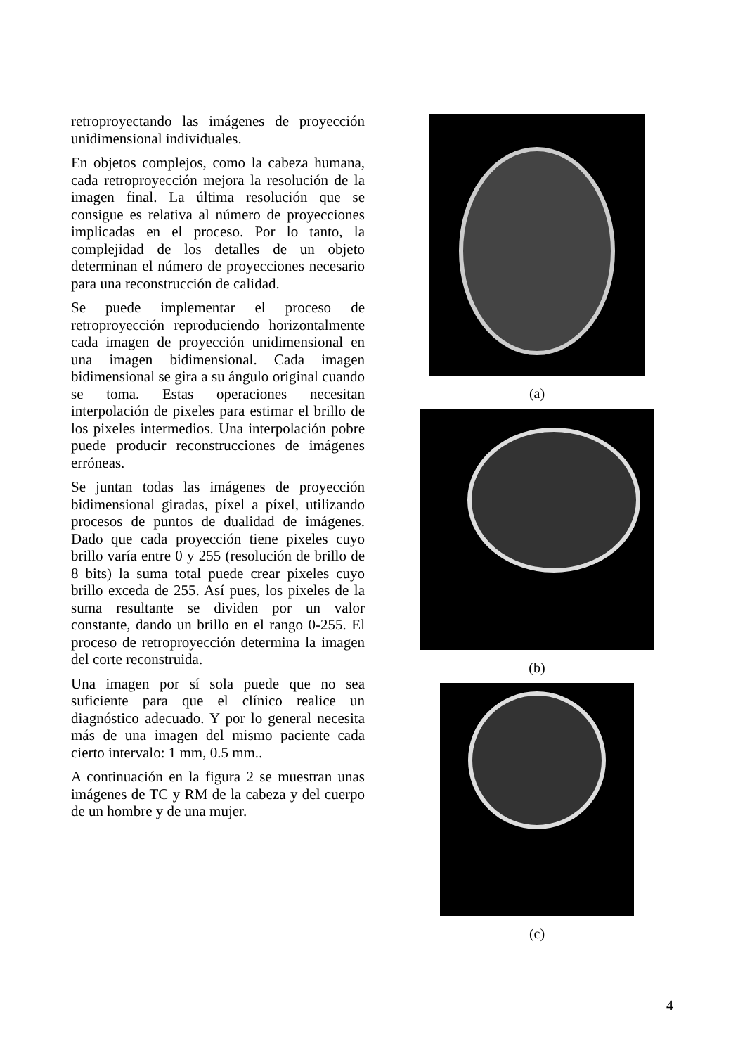retroproyectando las imágenes de proyección unidimensional individuales.
En objetos complejos, como la cabeza humana, cada retroproyección mejora la resolución de la imagen final. La última resolución que se consigue es relativa al número de proyecciones implicadas en el proceso. Por lo tanto, la complejidad de los detalles de un objeto determinan el número de proyecciones necesario para una reconstrucción de calidad.
Se puede implementar el proceso de retroproyección reproduciendo horizontalmente cada imagen de proyección unidimensional en una imagen bidimensional. Cada imagen bidimensional se gira a su ángulo original cuando se toma. Estas operaciones necesitan interpolación de pixeles para estimar el brillo de los pixeles intermedios. Una interpolación pobre puede producir reconstrucciones de imágenes erróneas.
Se juntan todas las imágenes de proyección bidimensional giradas, píxel a píxel, utilizando procesos de puntos de dualidad de imágenes. Dado que cada proyección tiene pixeles cuyo brillo varía entre 0 y 255 (resolución de brillo de 8 bits) la suma total puede crear pixeles cuyo brillo exceda de 255. Así pues, los pixeles de la suma resultante se dividen por un valor constante, dando un brillo en el rango 0-255. El proceso de retroproyección determina la imagen del corte reconstruida.
Una imagen por sí sola puede que no sea suficiente para que el clínico realice un diagnóstico adecuado. Y por lo general necesita más de una imagen del mismo paciente cada cierto intervalo: 1 mm, 0.5 mm..
A continuación en la figura 2 se muestran unas imágenes de TC y RM de la cabeza y del cuerpo de un hombre y de una mujer.
(a)
(b)
(c)
4